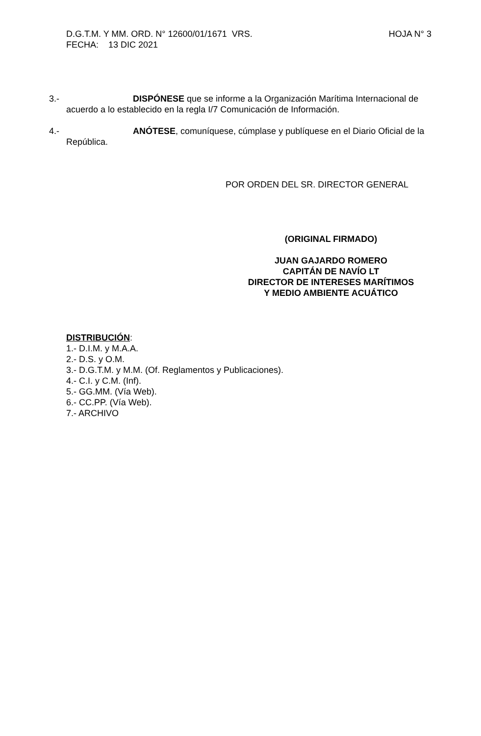D.G.T.M. Y MM. ORD. N° 12600/01/1671 VRS. HOJA N° 3
FECHA: 13 DIC 2021
3.- DISPÓNESE que se informe a la Organización Marítima Internacional de
acuerdo a lo establecido en la regla I/7 Comunicación de Información.
4.- ANÓTESE, comuníquese, cúmplase y publíquese en el Diario Oficial de la
República.
POR ORDEN DEL SR. DIRECTOR GENERAL
(ORIGINAL FIRMADO)
JUAN GAJARDO ROMERO
CAPITÁN DE NAVÍO LT
DIRECTOR DE INTERESES MARÍTIMOS
Y MEDIO AMBIENTE ACUÁTICO
DISTRIBUCIÓN:
1.- D.I.M. y M.A.A.
2.- D.S. y O.M.
3.- D.G.T.M. y M.M. (Of. Reglamentos y Publicaciones).
4.- C.I. y C.M. (Inf).
5.- GG.MM. (Vía Web).
6.- CC.PP. (Vía Web).
7.- ARCHIVO